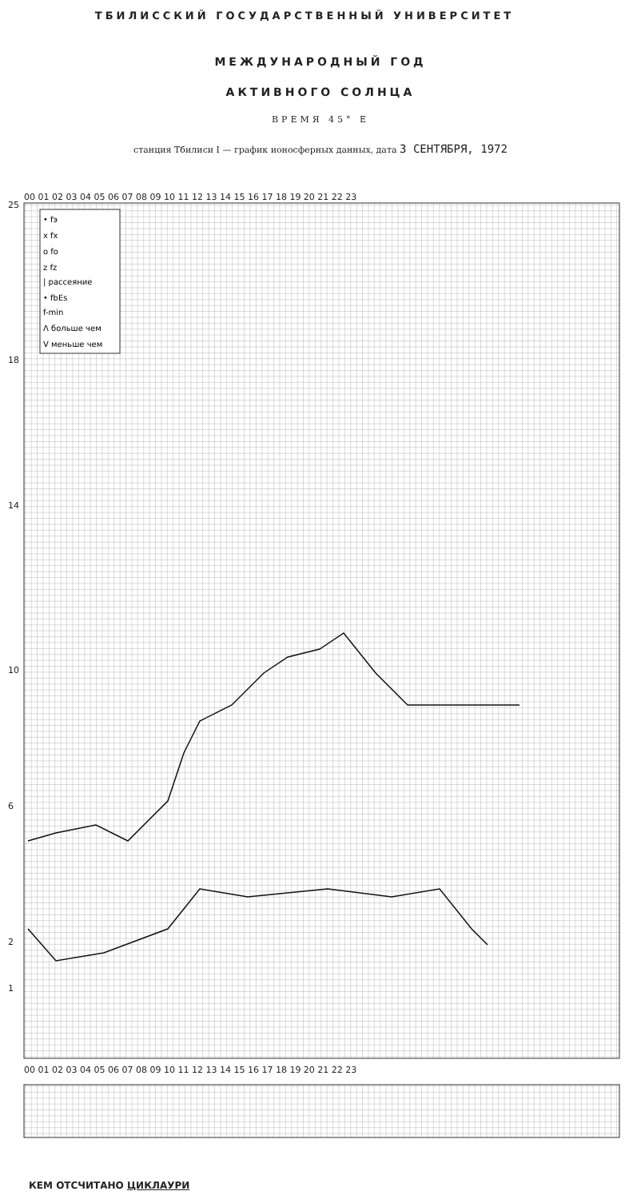ТБИЛИССКИЙ ГОСУДАРСТВЕННЫЙ УНИВЕРСИТЕТ
МЕЖДУНАРОДНЫЙ ГОД
АКТИВНОГО СОЛНЦА
ВРЕМЯ 45° E
станция Тбилиси I — график ионосферных данных, дата 3 СЕНТЯБРЯ, 1972
00 01 02 03 04 05 06 07 08 09 10 11 12 13 14 15 16 17 18 19 20 21 22 23
00 01 02 03 04 05 06 07 08 09 10 11 12 13 14 15 16 17 18 19 20 21 22 23
25
18
14
10
6
2
1
• fэ
x fx
o fo
z fz
| рассеяние
• fbEs
f-min
Λ больше чем
V меньше чем
КЕМ ОТСЧИТАНО ЦИКЛАУРИ